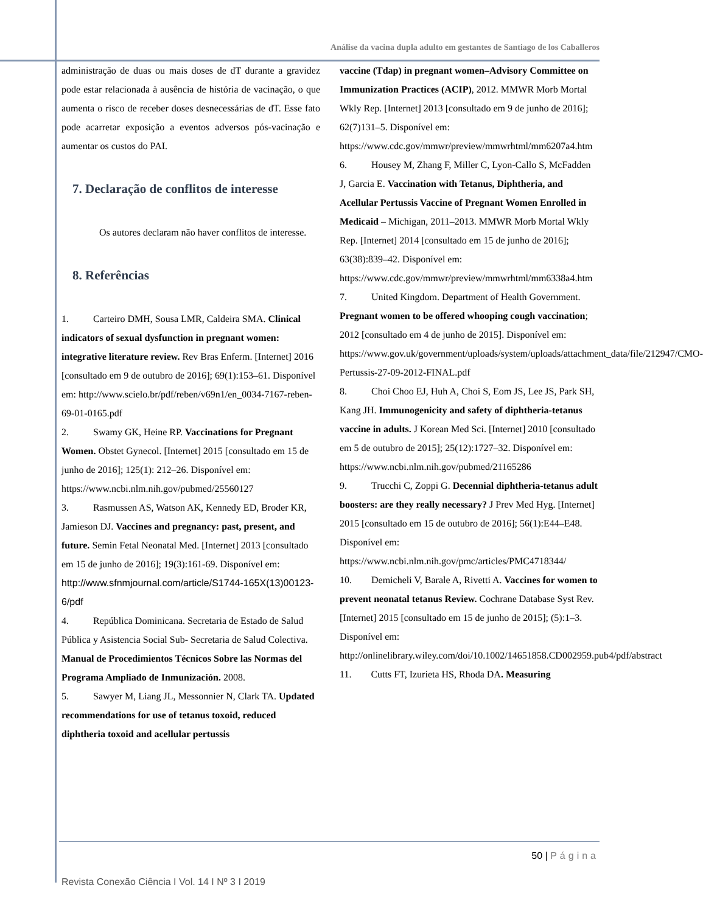Análise da vacina dupla adulto em gestantes de Santiago de los Caballeros
administração de duas ou mais doses de dT durante a gravidez pode estar relacionada à ausência de história de vacinação, o que aumenta o risco de receber doses desnecessárias de dT. Esse fato pode acarretar exposição a eventos adversos pós-vacinação e aumentar os custos do PAI.
7. Declaração de conflitos de interesse
Os autores declaram não haver conflitos de interesse.
8. Referências
1. Carteiro DMH, Sousa LMR, Caldeira SMA. Clinical indicators of sexual dysfunction in pregnant women: integrative literature review. Rev Bras Enferm. [Internet] 2016 [consultado em 9 de outubro de 2016]; 69(1):153–61. Disponível em: http://www.scielo.br/pdf/reben/v69n1/en_0034-7167-reben-69-01-0165.pdf
2. Swamy GK, Heine RP. Vaccinations for Pregnant Women. Obstet Gynecol. [Internet] 2015 [consultado em 15 de junho de 2016]; 125(1): 212–26. Disponível em: https://www.ncbi.nlm.nih.gov/pubmed/25560127
3. Rasmussen AS, Watson AK, Kennedy ED, Broder KR, Jamieson DJ. Vaccines and pregnancy: past, present, and future. Semin Fetal Neonatal Med. [Internet] 2013 [consultado em 15 de junho de 2016]; 19(3):161-69. Disponível em: http://www.sfnmjournal.com/article/S1744-165X(13)00123-6/pdf
4. República Dominicana. Secretaria de Estado de Salud Pública y Asistencia Social Sub- Secretaria de Salud Colectiva. Manual de Procedimientos Técnicos Sobre las Normas del Programa Ampliado de Inmunización. 2008.
5. Sawyer M, Liang JL, Messonnier N, Clark TA. Updated recommendations for use of tetanus toxoid, reduced diphtheria toxoid and acellular pertussis
vaccine (Tdap) in pregnant women–Advisory Committee on Immunization Practices (ACIP), 2012. MMWR Morb Mortal Wkly Rep. [Internet] 2013 [consultado em 9 de junho de 2016]; 62(7)131–5. Disponível em: https://www.cdc.gov/mmwr/preview/mmwrhtml/mm6207a4.htm
6. Housey M, Zhang F, Miller C, Lyon-Callo S, McFadden J, Garcia E. Vaccination with Tetanus, Diphtheria, and Acellular Pertussis Vaccine of Pregnant Women Enrolled in Medicaid – Michigan, 2011–2013. MMWR Morb Mortal Wkly Rep. [Internet] 2014 [consultado em 15 de junho de 2016]; 63(38):839–42. Disponível em: https://www.cdc.gov/mmwr/preview/mmwrhtml/mm6338a4.htm
7. United Kingdom. Department of Health Government. Pregnant women to be offered whooping cough vaccination; 2012 [consultado em 4 de junho de 2015]. Disponível em: https://www.gov.uk/government/uploads/system/uploads/attachment_data/file/212947/CMO-Pertussis-27-09-2012-FINAL.pdf
8. Choi Choo EJ, Huh A, Choi S, Eom JS, Lee JS, Park SH, Kang JH. Immunogenicity and safety of diphtheria-tetanus vaccine in adults. J Korean Med Sci. [Internet] 2010 [consultado em 5 de outubro de 2015]; 25(12):1727–32. Disponível em: https://www.ncbi.nlm.nih.gov/pubmed/21165286
9. Trucchi C, Zoppi G. Decennial diphtheria-tetanus adult boosters: are they really necessary? J Prev Med Hyg. [Internet] 2015 [consultado em 15 de outubro de 2016]; 56(1):E44–E48. Disponível em: https://www.ncbi.nlm.nih.gov/pmc/articles/PMC4718344/
10. Demicheli V, Barale A, Rivetti A. Vaccines for women to prevent neonatal tetanus Review. Cochrane Database Syst Rev. [Internet] 2015 [consultado em 15 de junho de 2015]; (5):1–3. Disponível em: http://onlinelibrary.wiley.com/doi/10.1002/14651858.CD002959.pub4/pdf/abstract
11. Cutts FT, Izurieta HS, Rhoda DA. Measuring
50 | Página
Revista Conexão Ciência I Vol. 14 I Nº 3 I 2019